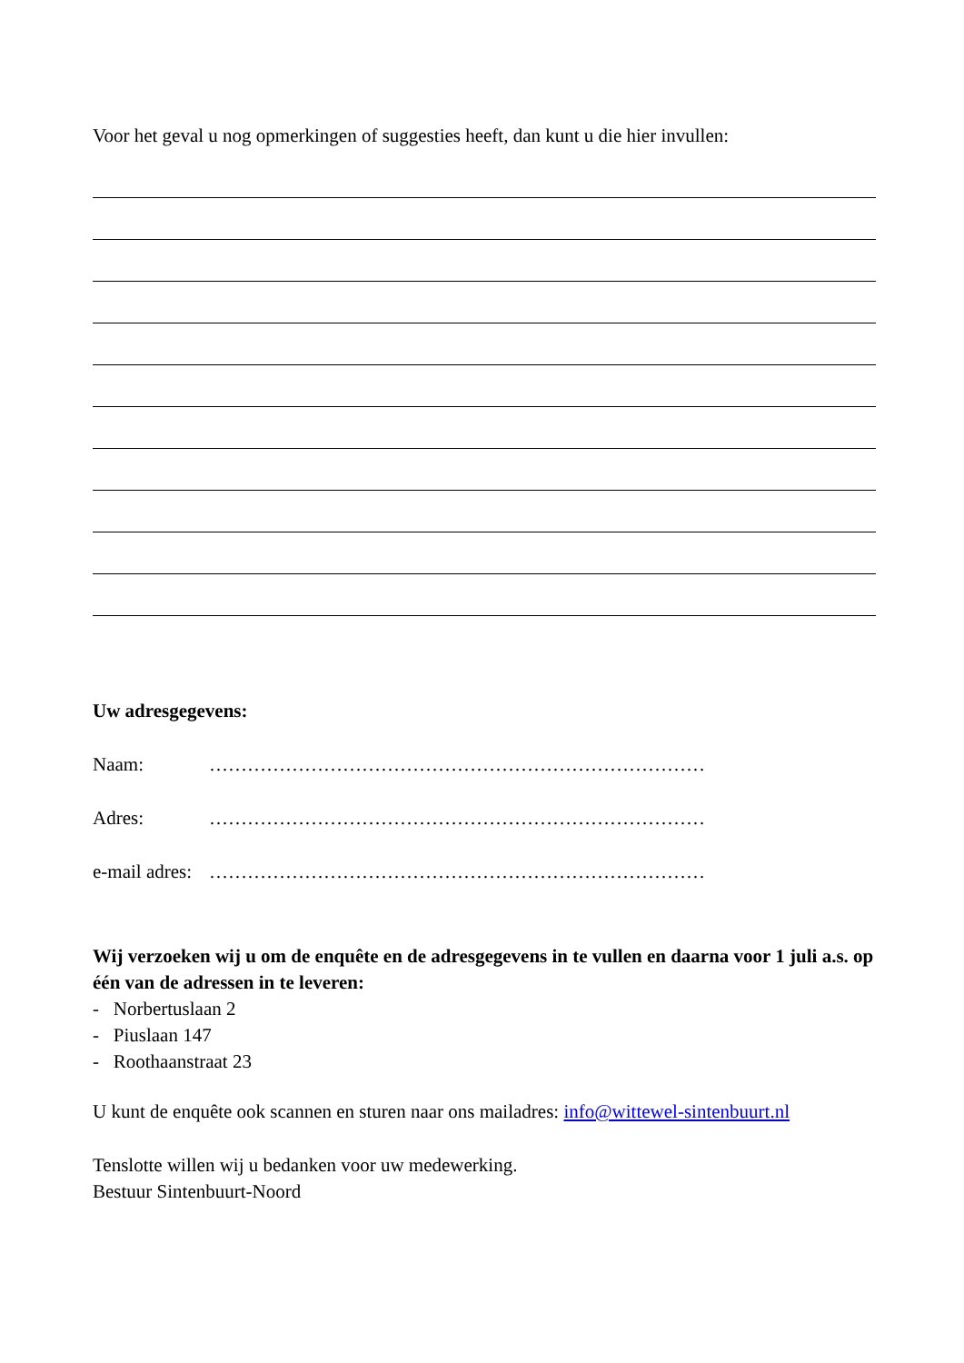Voor het geval u nog opmerkingen of suggesties heeft, dan kunt u die hier invullen:
Uw adresgegevens:
Naam: ……………………………………………………………………
Adres: ……………………………………………………………………
e-mail adres: ……………………………………………………………………
Wij verzoeken wij u om de enquête en de adresgegevens in te vullen en daarna voor 1 juli a.s. op één van de adressen in te leveren:
- Norbertuslaan 2
- Piuslaan 147
- Roothaanstraat 23
U kunt de enquête ook scannen en sturen naar ons mailadres: info@wittewel-sintenbuurt.nl
Tenslotte willen wij u bedanken voor uw medewerking.
Bestuur Sintenbuurt-Noord